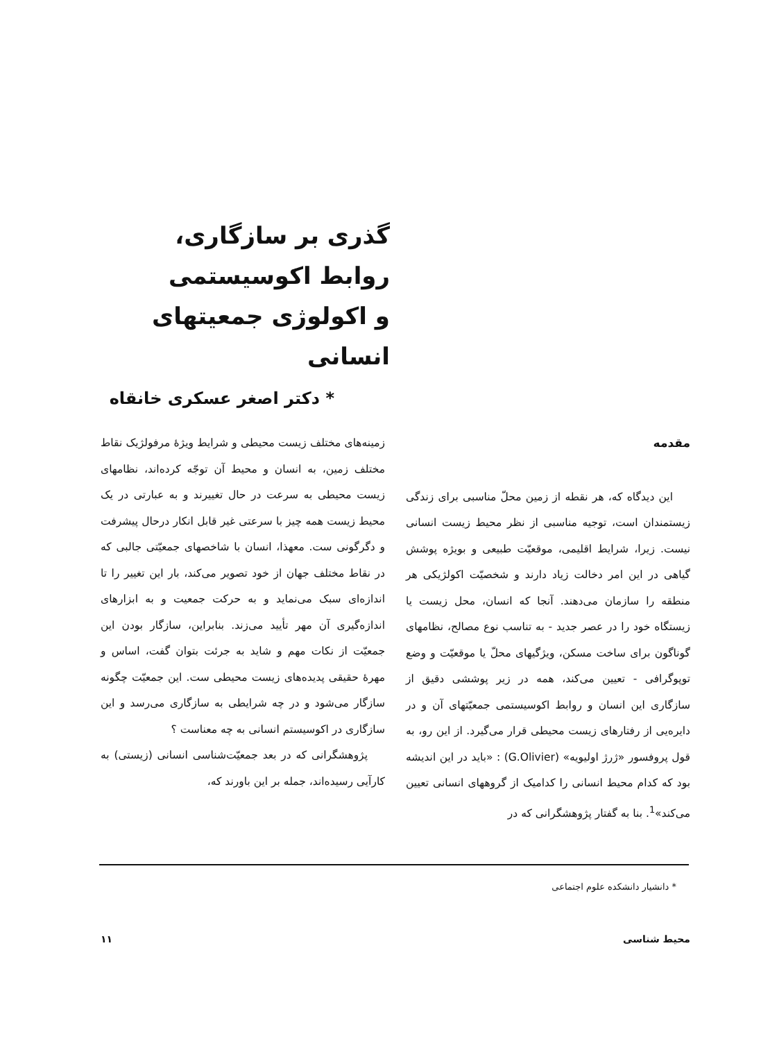گذری بر سازگاری، روابط اکوسیستمی
و اکولوژی جمعیتهای انسانی
* دکتر اصغر عسکری خانقاه
مقدمه
این دیدگاه که، هر نقطه از زمین محلّ مناسبی برای زندگی زیستمندان است، توجیه مناسبی از نظر محیط زیست انسانی نیست. زیرا، شرایط اقلیمی، موقعیّت طبیعی و بویژه پوشش گیاهی در این امر دخالت زیاد دارند و شخصیّت اکولژیکی هر منطقه را سازمان می‌دهند. آنجا که انسان، محل زیست یا زیستگاه خود را در عصر جدید - به تناسب نوع مصالح، نظامهای گوناگون برای ساخت مسکن، ویژگیهای محلّ یا موقعیّت و وضع توپوگرافی - تعیین می‌کند، همه در زیر پوششی دقیق از سازگاری این انسان و روابط اکوسیستمی جمعیّتهای آن و در دایره‌یی از رفتارهای زیست محیطی قرار می‌گیرد. از این رو، به قول پروفسور «ژرژ اولیویه» (G.Olivier) : «باید در این اندیشه بود که کدام محیط انسانی را کدامیک از گروههای انسانی تعیین می‌کند»<sup>1</sup>. بنا به گفتار پژوهشگرانی که در
زمینه‌های مختلف زیست محیطی و شرایط ویژهٔ مرفولژیک نقاط مختلف زمین، به انسان و محیط آن توجّه کرده‌اند، نظامهای زیست محیطی به سرعت در حال تغییرند و به عبارتی در یک محیط زیست همه چیز با سرعتی غیر قابل انکار درحال پیشرفت و دگرگونی ست. معهذا، انسان با شاخصهای جمعیّتی جالبی که در نقاط مختلف جهان از خود تصویر می‌کند، بار این تغییر را تا اندازه‌ای سبک می‌نماید و به حرکت جمعیت و به ابزارهای اندازه‌گیری آن مهر تأیید می‌زند. بنابراین، سازگار بودن این جمعیّت از نکات مهم و شاید به جرئت بتوان گفت، اساس و مهرهٔ حقیقی پدیده‌های زیست محیطی ست. این جمعیّت چگونه سازگار می‌شود و در چه شرایطی به سازگاری می‌رسد و این سازگاری در اکوسیستم انسانی به چه معناست ؟
پژوهشگرانی که در بعد جمعیّت‌شناسی انسانی (زیستی) به کارآیی رسیده‌اند، جمله بر این باورند که،
* دانشیار دانشکده علوم اجتماعی
محیط شناسی ۱۱